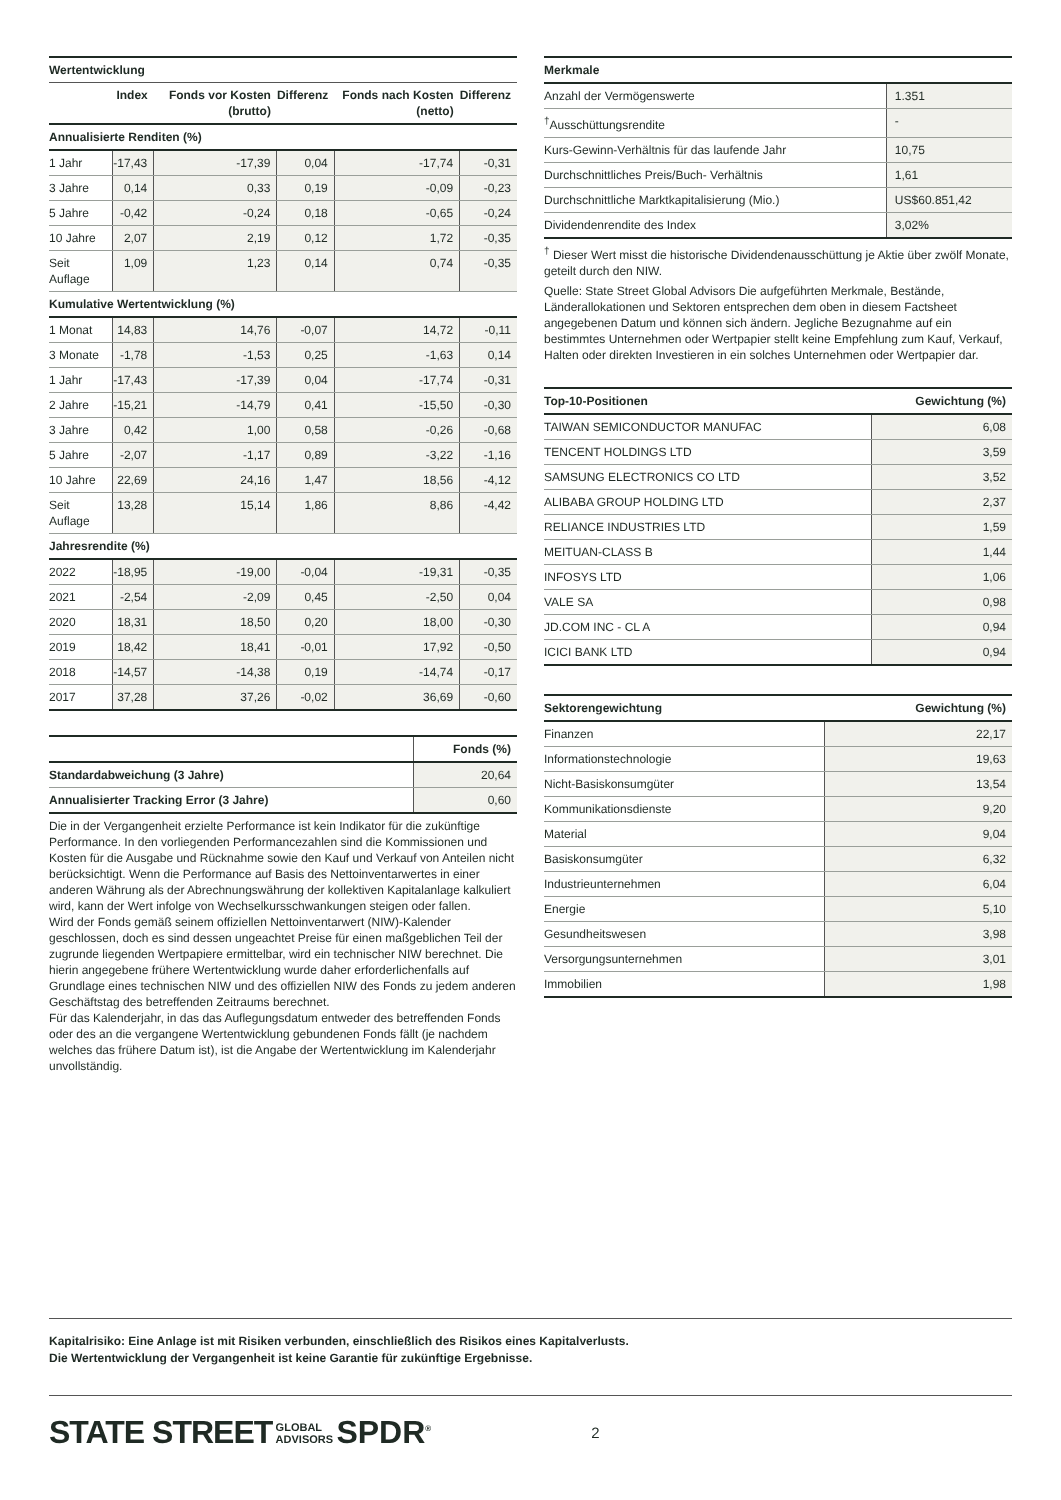| Wertentwicklung | | | | | |
| | Index | Fonds vor Kosten (brutto) | Differenz | Fonds nach Kosten (netto) | Differenz |
| Annualisierte Renditen (%) | | | | | |
| 1 Jahr | -17,43 | -17,39 | 0,04 | -17,74 | -0,31 |
| 3 Jahre | 0,14 | 0,33 | 0,19 | -0,09 | -0,23 |
| 5 Jahre | -0,42 | -0,24 | 0,18 | -0,65 | -0,24 |
| 10 Jahre | 2,07 | 2,19 | 0,12 | 1,72 | -0,35 |
| Seit Auflage | 1,09 | 1,23 | 0,14 | 0,74 | -0,35 |
| Kumulative Wertentwicklung (%) | | | | | |
| 1 Monat | 14,83 | 14,76 | -0,07 | 14,72 | -0,11 |
| 3 Monate | -1,78 | -1,53 | 0,25 | -1,63 | 0,14 |
| 1 Jahr | -17,43 | -17,39 | 0,04 | -17,74 | -0,31 |
| 2 Jahre | -15,21 | -14,79 | 0,41 | -15,50 | -0,30 |
| 3 Jahre | 0,42 | 1,00 | 0,58 | -0,26 | -0,68 |
| 5 Jahre | -2,07 | -1,17 | 0,89 | -3,22 | -1,16 |
| 10 Jahre | 22,69 | 24,16 | 1,47 | 18,56 | -4,12 |
| Seit Auflage | 13,28 | 15,14 | 1,86 | 8,86 | -4,42 |
| Jahresrendite (%) | | | | | |
| 2022 | -18,95 | -19,00 | -0,04 | -19,31 | -0,35 |
| 2021 | -2,54 | -2,09 | 0,45 | -2,50 | 0,04 |
| 2020 | 18,31 | 18,50 | 0,20 | 18,00 | -0,30 |
| 2019 | 18,42 | 18,41 | -0,01 | 17,92 | -0,50 |
| 2018 | -14,57 | -14,38 | 0,19 | -14,74 | -0,17 |
| 2017 | 37,28 | 37,26 | -0,02 | 36,69 | -0,60 |
| | Fonds (%) |
| --- | --- |
| Standardabweichung (3 Jahre) | 20,64 |
| Annualisierter Tracking Error (3 Jahre) | 0,60 |
Die in der Vergangenheit erzielte Performance ist kein Indikator für die zukünftige Performance. In den vorliegenden Performancezahlen sind die Kommissionen und Kosten für die Ausgabe und Rücknahme sowie den Kauf und Verkauf von Anteilen nicht berücksichtigt. Wenn die Performance auf Basis des Nettoinventarwertes in einer anderen Währung als der Abrechnungswährung der kollektiven Kapitalanlage kalkuliert wird, kann der Wert infolge von Wechselkursschwankungen steigen oder fallen.
Wird der Fonds gemäß seinem offiziellen Nettoinventarwert (NIW)-Kalender geschlossen, doch es sind dessen ungeachtet Preise für einen maßgeblichen Teil der zugrunde liegenden Wertpapiere ermittelbar, wird ein technischer NIW berechnet. Die hierin angegebene frühere Wertentwicklung wurde daher erforderlichenfalls auf Grundlage eines technischen NIW und des offiziellen NIW des Fonds zu jedem anderen Geschäftstag des betreffenden Zeitraums berechnet.
Für das Kalenderjahr, in das das Auflegungsdatum entweder des betreffenden Fonds oder des an die vergangene Wertentwicklung gebundenen Fonds fällt (je nachdem welches das frühere Datum ist), ist die Angabe der Wertentwicklung im Kalenderjahr unvollständig.
| Merkmale | |
| Anzahl der Vermögenswerte | 1.351 |
| <sup>†</sup> Ausschüttungsrendite | - |
| Kurs-Gewinn-Verhältnis für das laufende Jahr | 10,75 |
| Durchschnittliches Preis/Buch- Verhältnis | 1,61 |
| Durchschnittliche Marktkapitalisierung (Mio.) | US$60.851,42 |
| Dividendenrendite des Index | 3,02% |
<sup>†</sup> Dieser Wert misst die historische Dividendenausschüttung je Aktie über zwölf Monate, geteilt durch den NIW.
Quelle: State Street Global Advisors Die aufgeführten Merkmale, Bestände, Länderallokationen und Sektoren entsprechen dem oben in diesem Factsheet angegebenen Datum und können sich ändern. Jegliche Bezugnahme auf ein bestimmtes Unternehmen oder Wertpapier stellt keine Empfehlung zum Kauf, Verkauf, Halten oder direkten Investieren in ein solches Unternehmen oder Wertpapier dar.
| Top-10-Positionen | Gewichtung (%) |
| --- | --- |
| TAIWAN SEMICONDUCTOR MANUFAC | 6,08 |
| TENCENT HOLDINGS LTD | 3,59 |
| SAMSUNG ELECTRONICS CO LTD | 3,52 |
| ALIBABA GROUP HOLDING LTD | 2,37 |
| RELIANCE INDUSTRIES LTD | 1,59 |
| MEITUAN-CLASS B | 1,44 |
| INFOSYS LTD | 1,06 |
| VALE SA | 0,98 |
| JD.COM INC - CL A | 0,94 |
| ICICI BANK LTD | 0,94 |
| Sektorengewichtung | Gewichtung (%) |
| --- | --- |
| Finanzen | 22,17 |
| Informationstechnologie | 19,63 |
| Nicht-Basiskonsumgüter | 13,54 |
| Kommunikationsdienste | 9,20 |
| Material | 9,04 |
| Basiskonsumgüter | 6,32 |
| Industrieunternehmen | 6,04 |
| Energie | 5,10 |
| Gesundheitswesen | 3,98 |
| Versorgungsunternehmen | 3,01 |
| Immobilien | 1,98 |
Kapitalrisiko: Eine Anlage ist mit Risiken verbunden, einschließlich des Risikos eines Kapitalverlusts.
Die Wertentwicklung der Vergangenheit ist keine Garantie für zukünftige Ergebnisse.
STATE STREET GLOBAL
ADVISORS SPDR<sup>®</sup> 2